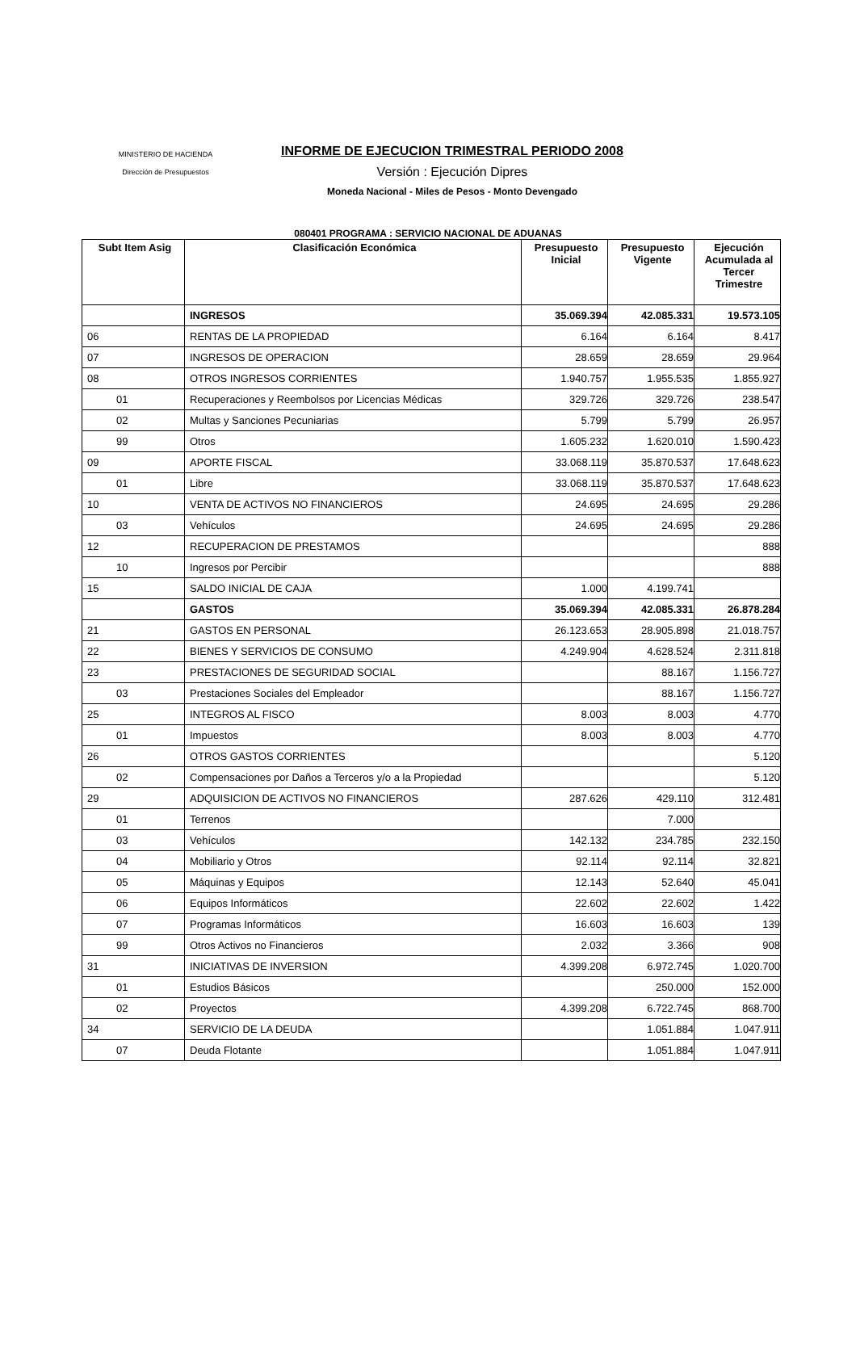MINISTERIO DE HACIENDA
Dirección de Presupuestos
INFORME DE EJECUCION TRIMESTRAL PERIODO 2008
Versión : Ejecución Dipres
Moneda Nacional - Miles de Pesos - Monto Devengado
080401 PROGRAMA : SERVICIO NACIONAL DE ADUANAS
| Subt Item Asig | Clasificación Económica | Presupuesto Inicial | Presupuesto Vigente | Ejecución Acumulada al Tercer Trimestre |
| --- | --- | --- | --- | --- |
| | INGRESOS | 35.069.394 | 42.085.331 | 19.573.105 |
| 06 | RENTAS DE LA PROPIEDAD | 6.164 | 6.164 | 8.417 |
| 07 | INGRESOS DE OPERACION | 28.659 | 28.659 | 29.964 |
| 08 | OTROS INGRESOS CORRIENTES | 1.940.757 | 1.955.535 | 1.855.927 |
| 01 | Recuperaciones y Reembolsos por Licencias Médicas | 329.726 | 329.726 | 238.547 |
| 02 | Multas y Sanciones Pecuniarias | 5.799 | 5.799 | 26.957 |
| 99 | Otros | 1.605.232 | 1.620.010 | 1.590.423 |
| 09 | APORTE FISCAL | 33.068.119 | 35.870.537 | 17.648.623 |
| 01 | Libre | 33.068.119 | 35.870.537 | 17.648.623 |
| 10 | VENTA DE ACTIVOS NO FINANCIEROS | 24.695 | 24.695 | 29.286 |
| 03 | Vehículos | 24.695 | 24.695 | 29.286 |
| 12 | RECUPERACION DE PRESTAMOS | | | 888 |
| 10 | Ingresos por Percibir | | | 888 |
| 15 | SALDO INICIAL DE CAJA | 1.000 | 4.199.741 | |
| | GASTOS | 35.069.394 | 42.085.331 | 26.878.284 |
| 21 | GASTOS EN PERSONAL | 26.123.653 | 28.905.898 | 21.018.757 |
| 22 | BIENES Y SERVICIOS DE CONSUMO | 4.249.904 | 4.628.524 | 2.311.818 |
| 23 | PRESTACIONES DE SEGURIDAD SOCIAL | | 88.167 | 1.156.727 |
| 03 | Prestaciones Sociales del Empleador | | 88.167 | 1.156.727 |
| 25 | INTEGROS AL FISCO | 8.003 | 8.003 | 4.770 |
| 01 | Impuestos | 8.003 | 8.003 | 4.770 |
| 26 | OTROS GASTOS CORRIENTES | | | 5.120 |
| 02 | Compensaciones por Daños a Terceros y/o a la Propiedad | | | 5.120 |
| 29 | ADQUISICION DE ACTIVOS NO FINANCIEROS | 287.626 | 429.110 | 312.481 |
| 01 | Terrenos | | 7.000 | |
| 03 | Vehículos | 142.132 | 234.785 | 232.150 |
| 04 | Mobiliario y Otros | 92.114 | 92.114 | 32.821 |
| 05 | Máquinas y Equipos | 12.143 | 52.640 | 45.041 |
| 06 | Equipos Informáticos | 22.602 | 22.602 | 1.422 |
| 07 | Programas Informáticos | 16.603 | 16.603 | 139 |
| 99 | Otros Activos no Financieros | 2.032 | 3.366 | 908 |
| 31 | INICIATIVAS DE INVERSION | 4.399.208 | 6.972.745 | 1.020.700 |
| 01 | Estudios Básicos | | 250.000 | 152.000 |
| 02 | Proyectos | 4.399.208 | 6.722.745 | 868.700 |
| 34 | SERVICIO DE LA DEUDA | | 1.051.884 | 1.047.911 |
| 07 | Deuda Flotante | | 1.051.884 | 1.047.911 |